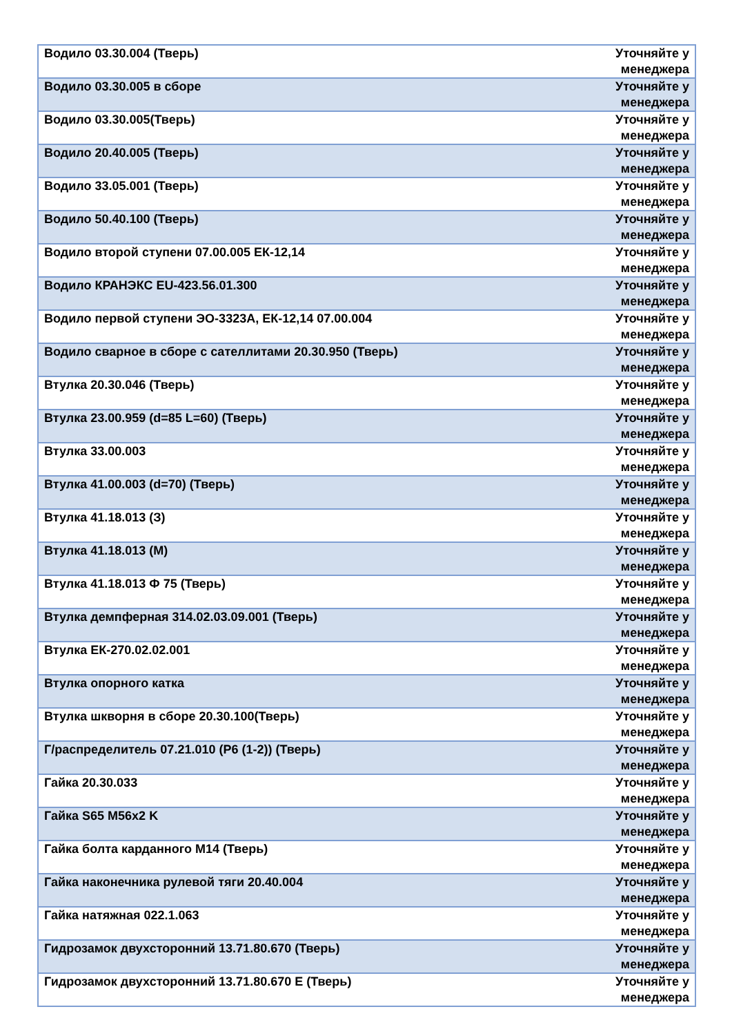| Водило 03.30.004 (Тверь) | Уточняйте у менеджера |
| Водило 03.30.005 в сборе | Уточняйте у менеджера |
| Водило 03.30.005(Тверь) | Уточняйте у менеджера |
| Водило 20.40.005 (Тверь) | Уточняйте у менеджера |
| Водило 33.05.001 (Тверь) | Уточняйте у менеджера |
| Водило 50.40.100 (Тверь) | Уточняйте у менеджера |
| Водило второй ступени 07.00.005 ЕК-12,14 | Уточняйте у менеджера |
| Водило КРАНЭКС EU-423.56.01.300 | Уточняйте у менеджера |
| Водило первой ступени ЭО-3323А, ЕК-12,14 07.00.004 | Уточняйте у менеджера |
| Водило сварное в сборе с сателлитами 20.30.950 (Тверь) | Уточняйте у менеджера |
| Втулка 20.30.046 (Тверь) | Уточняйте у менеджера |
| Втулка 23.00.959 (d=85 L=60) (Тверь) | Уточняйте у менеджера |
| Втулка 33.00.003 | Уточняйте у менеджера |
| Втулка 41.00.003 (d=70) (Тверь) | Уточняйте у менеджера |
| Втулка 41.18.013 (З) | Уточняйте у менеджера |
| Втулка 41.18.013 (М) | Уточняйте у менеджера |
| Втулка 41.18.013 Ф 75 (Тверь) | Уточняйте у менеджера |
| Втулка демпферная 314.02.03.09.001 (Тверь) | Уточняйте у менеджера |
| Втулка ЕК-270.02.02.001 | Уточняйте у менеджера |
| Втулка опорного катка | Уточняйте у менеджера |
| Втулка шкворня в сборе 20.30.100(Тверь) | Уточняйте у менеджера |
| Г/распределитель 07.21.010 (Р6 (1-2)) (Тверь) | Уточняйте у менеджера |
| Гайка 20.30.033 | Уточняйте у менеджера |
| Гайка S65 M56x2 K | Уточняйте у менеджера |
| Гайка болта карданного М14 (Тверь) | Уточняйте у менеджера |
| Гайка наконечника рулевой тяги 20.40.004 | Уточняйте у менеджера |
| Гайка натяжная 022.1.063 | Уточняйте у менеджера |
| Гидрозамок двухсторонний 13.71.80.670 (Тверь) | Уточняйте у менеджера |
| Гидрозамок двухсторонний 13.71.80.670 Е (Тверь) | Уточняйте у менеджера |